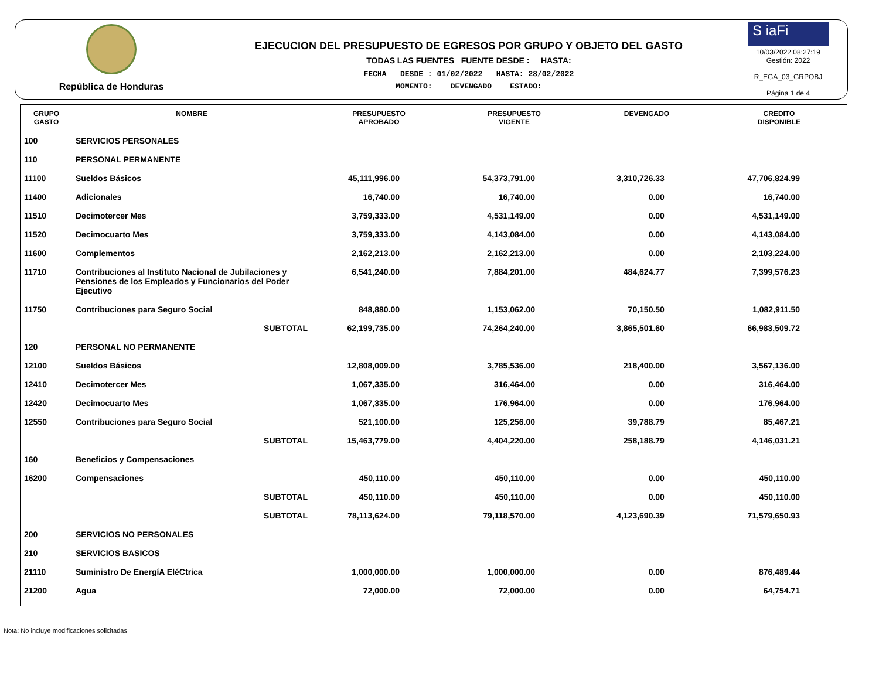República de Honduras
EJECUCION DEL PRESUPUESTO DE EGRESOS POR GRUPO Y OBJETO DEL GASTO
TODAS LAS FUENTES FUENTE DESDE : HASTA:
FECHA DESDE : 01/02/2022 HASTA: 28/02/2022
MOMENTO: DEVENGADO ESTADO:
S iaFi
10/03/2022 08:27:19
Gestión: 2022
R_EGA_03_GRPOBJ
Página 1 de 4
| GRUPO GASTO | NOMBRE | PRESUPUESTO APROBADO | PRESUPUESTO VIGENTE | DEVENGADO | CREDITO DISPONIBLE |
| --- | --- | --- | --- | --- | --- |
| 100 | SERVICIOS PERSONALES | | | | |
| 110 | PERSONAL PERMANENTE | | | | |
| 11100 | Sueldos Básicos | 45,111,996.00 | 54,373,791.00 | 3,310,726.33 | 47,706,824.99 |
| 11400 | Adicionales | 16,740.00 | 16,740.00 | 0.00 | 16,740.00 |
| 11510 | Decimotercer Mes | 3,759,333.00 | 4,531,149.00 | 0.00 | 4,531,149.00 |
| 11520 | Decimocuarto Mes | 3,759,333.00 | 4,143,084.00 | 0.00 | 4,143,084.00 |
| 11600 | Complementos | 2,162,213.00 | 2,162,213.00 | 0.00 | 2,103,224.00 |
| 11710 | Contribuciones al Instituto Nacional de Jubilaciones y Pensiones de los Empleados y Funcionarios del Poder Ejecutivo | 6,541,240.00 | 7,884,201.00 | 484,624.77 | 7,399,576.23 |
| 11750 | Contribuciones para Seguro Social | 848,880.00 | 1,153,062.00 | 70,150.50 | 1,082,911.50 |
| | SUBTOTAL | 62,199,735.00 | 74,264,240.00 | 3,865,501.60 | 66,983,509.72 |
| 120 | PERSONAL NO PERMANENTE | | | | |
| 12100 | Sueldos Básicos | 12,808,009.00 | 3,785,536.00 | 218,400.00 | 3,567,136.00 |
| 12410 | Decimotercer Mes | 1,067,335.00 | 316,464.00 | 0.00 | 316,464.00 |
| 12420 | Decimocuarto Mes | 1,067,335.00 | 176,964.00 | 0.00 | 176,964.00 |
| 12550 | Contribuciones para Seguro Social | 521,100.00 | 125,256.00 | 39,788.79 | 85,467.21 |
| | SUBTOTAL | 15,463,779.00 | 4,404,220.00 | 258,188.79 | 4,146,031.21 |
| 160 | Beneficios y Compensaciones | | | | |
| 16200 | Compensaciones | 450,110.00 | 450,110.00 | 0.00 | 450,110.00 |
| | SUBTOTAL | 450,110.00 | 450,110.00 | 0.00 | 450,110.00 |
| | SUBTOTAL | 78,113,624.00 | 79,118,570.00 | 4,123,690.39 | 71,579,650.93 |
| 200 | SERVICIOS NO PERSONALES | | | | |
| 210 | SERVICIOS BASICOS | | | | |
| 21110 | Suministro De EnergíA EléCtrica | 1,000,000.00 | 1,000,000.00 | 0.00 | 876,489.44 |
| 21200 | Agua | 72,000.00 | 72,000.00 | 0.00 | 64,754.71 |
Nota: No incluye modificaciones solicitadas